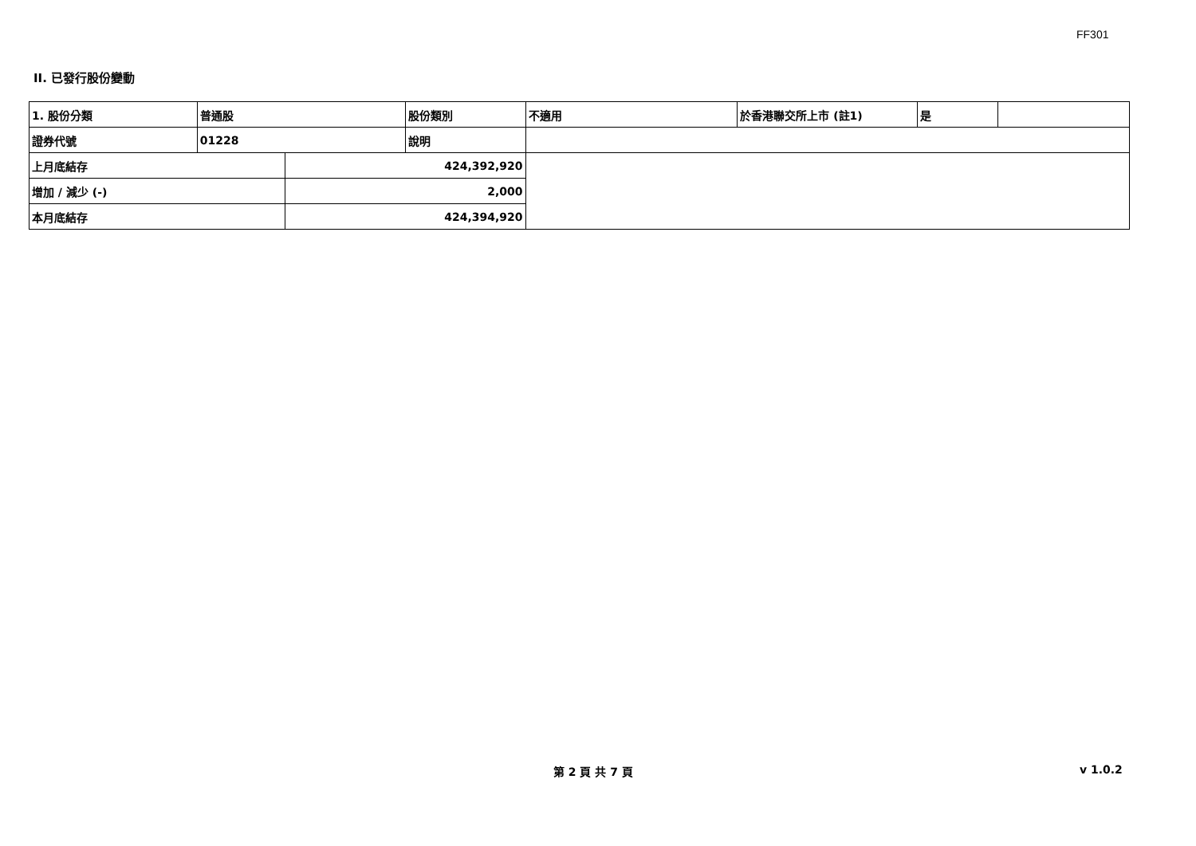FF301
II. 已發行股份變動
| 1. 股份分類 | 普通股 | | 股份類別 | 不適用 | 於香港聯交所上市 (註1) | 是 | |
| 證券代號 | 01228 | | 說明 | | | | |
| 上月底結存 | | 424,392,920 | | | | | |
| 增加 / 減少 (-) | | 2,000 | | | | | |
| 本月底結存 | | 424,394,920 | | | | | |
第 2 頁 共 7 頁 v 1.0.2